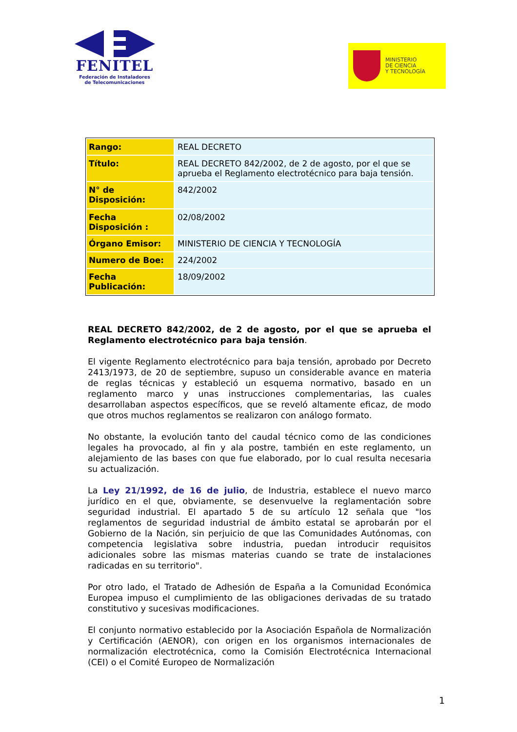FENITEL
Federación de Instaladores
de Telecomunicaciones
MINISTERIO
DE CIENCIA
Y TECNOLOGÍA
| Rango: | REAL DECRETO |
| Título: | REAL DECRETO 842/2002, de 2 de agosto, por el que se aprueba el Reglamento electrotécnico para baja tensión. |
| N° de Disposición: | 842/2002 |
| Fecha Disposición : | 02/08/2002 |
| Órgano Emisor: | MINISTERIO DE CIENCIA Y TECNOLOGÍA |
| Numero de Boe: | 224/2002 |
| Fecha Publicación: | 18/09/2002 |
REAL DECRETO 842/2002, de 2 de agosto, por el que se aprueba el Reglamento electrotécnico para baja tensión.
El vigente Reglamento electrotécnico para baja tensión, aprobado por Decreto 2413/1973, de 20 de septiembre, supuso un considerable avance en materia de reglas técnicas y estableció un esquema normativo, basado en un reglamento marco y unas instrucciones complementarias, las cuales desarrollaban aspectos específicos, que se reveló altamente eficaz, de modo que otros muchos reglamentos se realizaron con análogo formato.
No obstante, la evolución tanto del caudal técnico como de las condiciones legales ha provocado, al fin y ala postre, también en este reglamento, un alejamiento de las bases con que fue elaborado, por lo cual resulta necesaria su actualización.
La Ley 21/1992, de 16 de julio, de Industria, establece el nuevo marco jurídico en el que, obviamente, se desenvuelve la reglamentación sobre seguridad industrial. El apartado 5 de su artículo 12 señala que "los reglamentos de seguridad industrial de ámbito estatal se aprobarán por el Gobierno de la Nación, sin perjuicio de que las Comunidades Autónomas, con competencia legislativa sobre industria, puedan introducir requisitos adicionales sobre las mismas materias cuando se trate de instalaciones radicadas en su territorio".
Por otro lado, el Tratado de Adhesión de España a la Comunidad Económica Europea impuso el cumplimiento de las obligaciones derivadas de su tratado constitutivo y sucesivas modificaciones.
El conjunto normativo establecido por la Asociación Española de Normalización y Certificación (AENOR), con origen en los organismos internacionales de normalización electrotécnica, como la Comisión Electrotécnica Internacional (CEI) o el Comité Europeo de Normalización
1